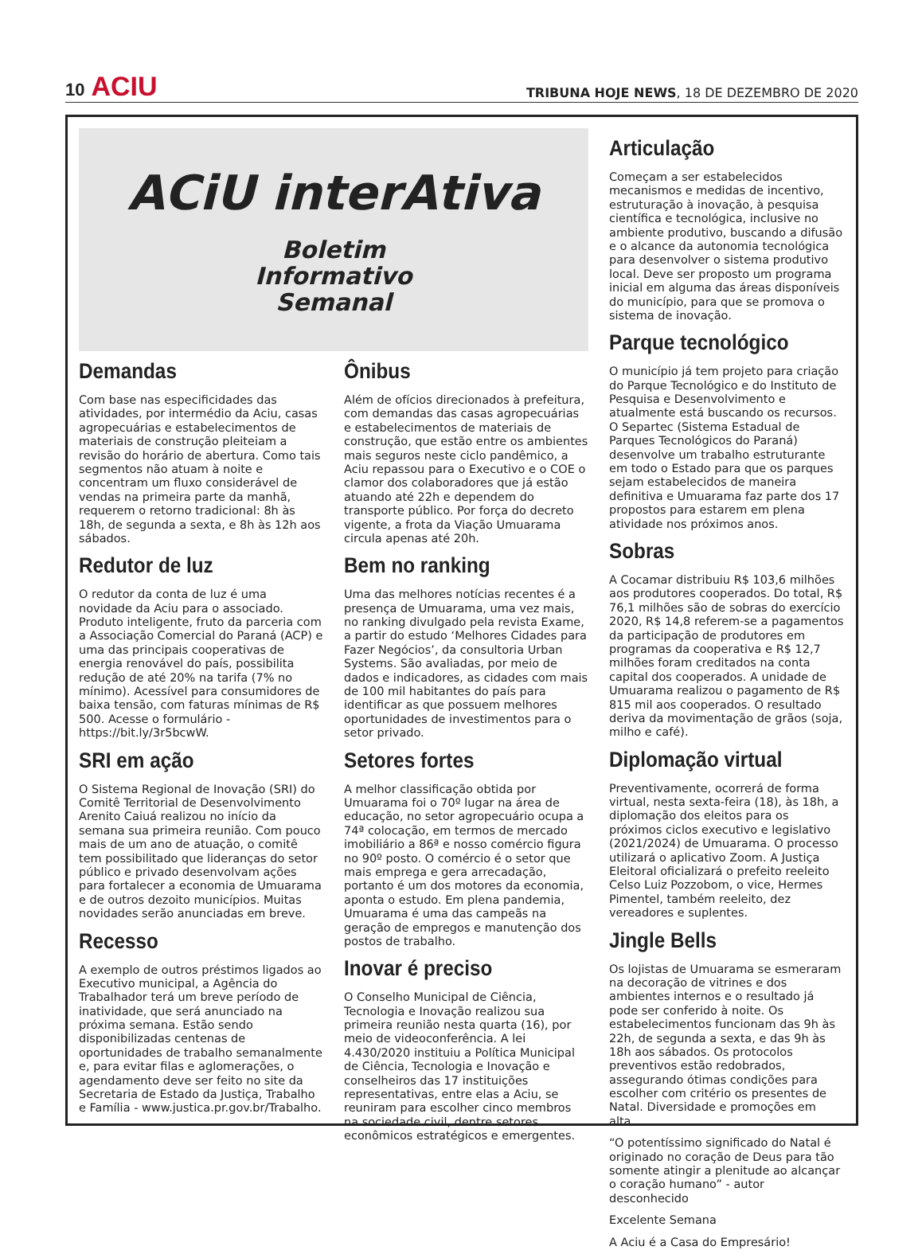10 ACIU
TRIBUNA HOJE NEWS, 18 DE DEZEMBRO DE 2020
ACiU interAtiva
Boletim
Informativo
Semanal
Demandas
Com base nas especificidades das atividades, por intermédio da Aciu, casas agropecuárias e estabelecimentos de materiais de construção pleiteiam a revisão do horário de abertura. Como tais segmentos não atuam à noite e concentram um fluxo considerável de vendas na primeira parte da manhã, requerem o retorno tradicional: 8h às 18h, de segunda a sexta, e 8h às 12h aos sábados.
Redutor de luz
O redutor da conta de luz é uma novidade da Aciu para o associado. Produto inteligente, fruto da parceria com a Associação Comercial do Paraná (ACP) e uma das principais cooperativas de energia renovável do país, possibilita redução de até 20% na tarifa (7% no mínimo). Acessível para consumidores de baixa tensão, com faturas mínimas de R$ 500. Acesse o formulário - https://bit.ly/3r5bcwW.
SRI em ação
O Sistema Regional de Inovação (SRI) do Comitê Territorial de Desenvolvimento Arenito Caiuá realizou no início da semana sua primeira reunião. Com pouco mais de um ano de atuação, o comitê tem possibilitado que lideranças do setor público e privado desenvolvam ações para fortalecer a economia de Umuarama e de outros dezoito municípios. Muitas novidades serão anunciadas em breve.
Recesso
A exemplo de outros préstimos ligados ao Executivo municipal, a Agência do Trabalhador terá um breve período de inatividade, que será anunciado na próxima semana. Estão sendo disponibilizadas centenas de oportunidades de trabalho semanalmente e, para evitar filas e aglomerações, o agendamento deve ser feito no site da Secretaria de Estado da Justiça, Trabalho e Família - www.justica.pr.gov.br/Trabalho.
Ônibus
Além de ofícios direcionados à prefeitura, com demandas das casas agropecuárias e estabelecimentos de materiais de construção, que estão entre os ambientes mais seguros neste ciclo pandêmico, a Aciu repassou para o Executivo e o COE o clamor dos colaboradores que já estão atuando até 22h e dependem do transporte público. Por força do decreto vigente, a frota da Viação Umuarama circula apenas até 20h.
Bem no ranking
Uma das melhores notícias recentes é a presença de Umuarama, uma vez mais, no ranking divulgado pela revista Exame, a partir do estudo ‘Melhores Cidades para Fazer Negócios’, da consultoria Urban Systems. São avaliadas, por meio de dados e indicadores, as cidades com mais de 100 mil habitantes do país para identificar as que possuem melhores oportunidades de investimentos para o setor privado.
Setores fortes
A melhor classificação obtida por Umuarama foi o 70º lugar na área de educação, no setor agropecuário ocupa a 74ª colocação, em termos de mercado imobiliário a 86ª e nosso comércio figura no 90º posto. O comércio é o setor que mais emprega e gera arrecadação, portanto é um dos motores da economia, aponta o estudo. Em plena pandemia, Umuarama é uma das campeãs na geração de empregos e manutenção dos postos de trabalho.
Inovar é preciso
O Conselho Municipal de Ciência, Tecnologia e Inovação realizou sua primeira reunião nesta quarta (16), por meio de videoconferência. A lei 4.430/2020 instituiu a Política Municipal de Ciência, Tecnologia e Inovação e conselheiros das 17 instituições representativas, entre elas a Aciu, se reuniram para escolher cinco membros na sociedade civil, dentre setores econômicos estratégicos e emergentes.
Articulação
Começam a ser estabelecidos mecanismos e medidas de incentivo, estruturação à inovação, à pesquisa científica e tecnológica, inclusive no ambiente produtivo, buscando a difusão e o alcance da autonomia tecnológica para desenvolver o sistema produtivo local. Deve ser proposto um programa inicial em alguma das áreas disponíveis do município, para que se promova o sistema de inovação.
Parque tecnológico
O município já tem projeto para criação do Parque Tecnológico e do Instituto de Pesquisa e Desenvolvimento e atualmente está buscando os recursos. O Separtec (Sistema Estadual de Parques Tecnológicos do Paraná) desenvolve um trabalho estruturante em todo o Estado para que os parques sejam estabelecidos de maneira definitiva e Umuarama faz parte dos 17 propostos para estarem em plena atividade nos próximos anos.
Sobras
A Cocamar distribuiu R$ 103,6 milhões aos produtores cooperados. Do total, R$ 76,1 milhões são de sobras do exercício 2020, R$ 14,8 referem-se a pagamentos da participação de produtores em programas da cooperativa e R$ 12,7 milhões foram creditados na conta capital dos cooperados. A unidade de Umuarama realizou o pagamento de R$ 815 mil aos cooperados. O resultado deriva da movimentação de grãos (soja, milho e café).
Diplomação virtual
Preventivamente, ocorrerá de forma virtual, nesta sexta-feira (18), às 18h, a diplomação dos eleitos para os próximos ciclos executivo e legislativo (2021/2024) de Umuarama. O processo utilizará o aplicativo Zoom. A Justiça Eleitoral oficializará o prefeito reeleito Celso Luiz Pozzobom, o vice, Hermes Pimentel, também reeleito, dez vereadores e suplentes.
Jingle Bells
Os lojistas de Umuarama se esmeraram na decoração de vitrines e dos ambientes internos e o resultado já pode ser conferido à noite. Os estabelecimentos funcionam das 9h às 22h, de segunda a sexta, e das 9h às 18h aos sábados. Os protocolos preventivos estão redobrados, assegurando ótimas condições para escolher com critério os presentes de Natal. Diversidade e promoções em alta.
“O potentíssimo significado do Natal é originado no coração de Deus para tão somente atingir a plenitude ao alcançar o coração humano” - autor desconhecido
Excelente Semana
A Aciu é a Casa do Empresário!